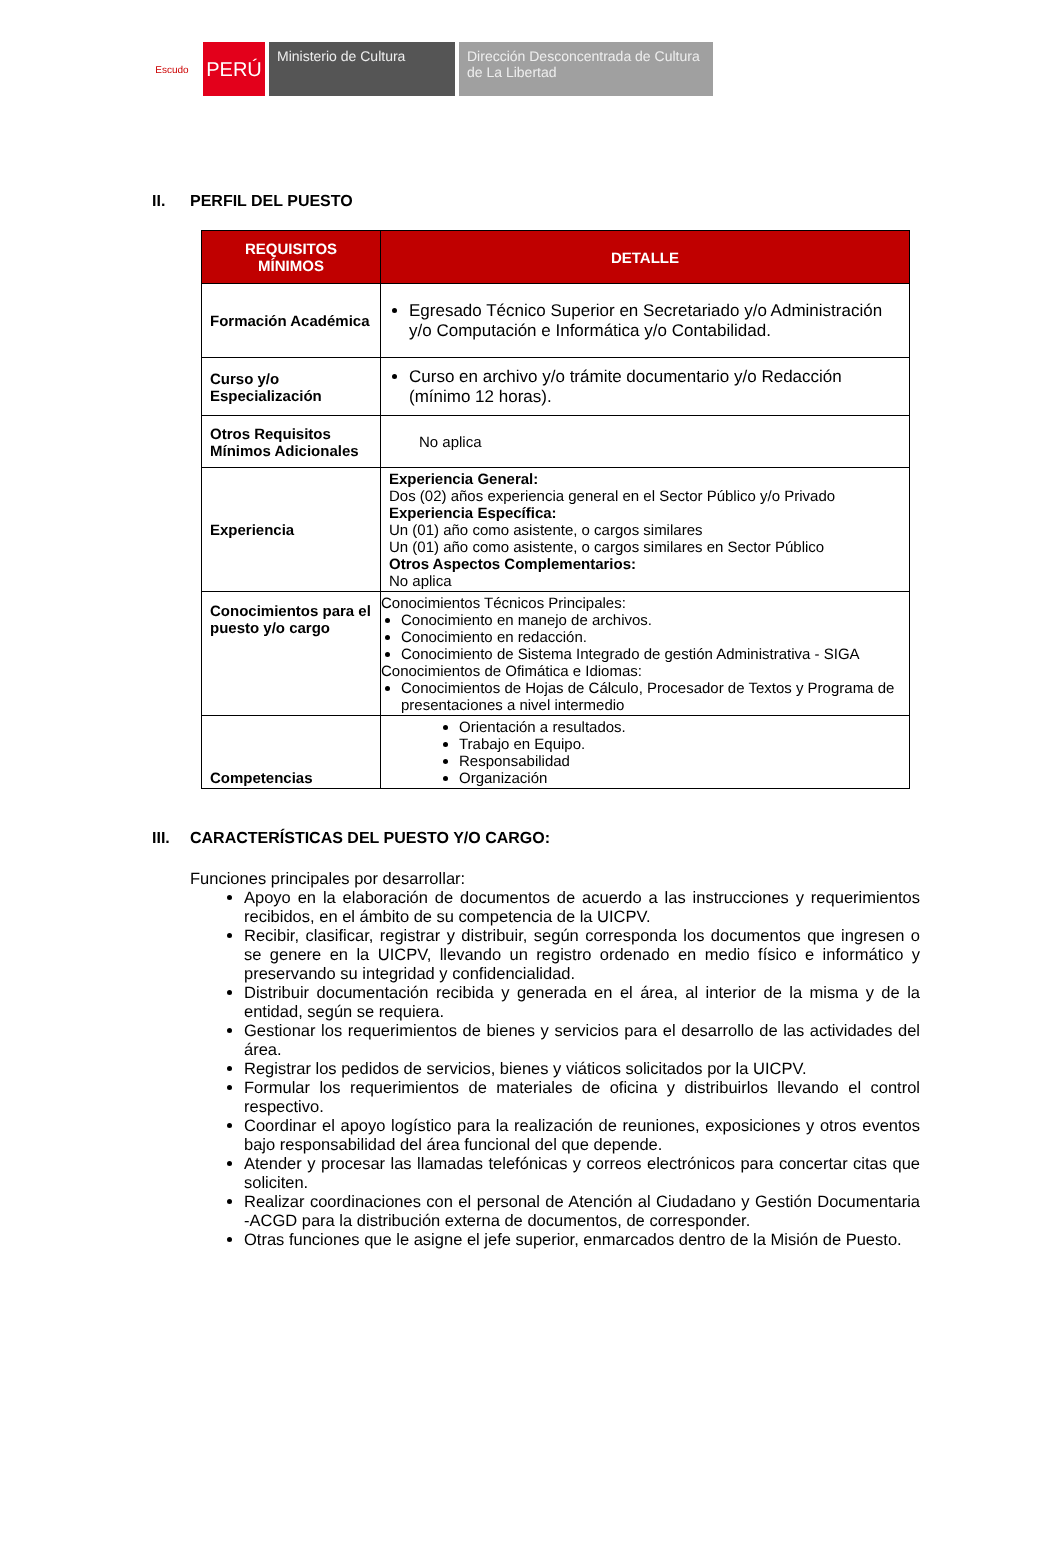Escudo
PERÚ
Ministerio de Cultura Dirección Desconcentrada de Cultura de La Libertad
II. PERFIL DEL PUESTO
| REQUISITOS MÍNIMOS | DETALLE |
| --- | --- |
| Formación Académica | Egresado Técnico Superior en Secretariado y/o Administración y/o Computación e Informática y/o Contabilidad. |
| Curso y/o Especialización | Curso en archivo y/o trámite documentario y/o Redacción (mínimo 12 horas). |
| Otros Requisitos Mínimos Adicionales | No aplica |
| Experiencia | Experiencia General: Dos (02) años experiencia general en el Sector Público y/o Privado Experiencia Específica: Un (01) año como asistente, o cargos similares Un (01) año como asistente, o cargos similares en Sector Público Otros Aspectos Complementarios: No aplica |
| Conocimientos para el puesto y/o cargo | Conocimientos Técnicos Principales: Conocimiento en manejo de archivos. Conocimiento en redacción. Conocimiento de Sistema Integrado de gestión Administrativa - SIGA Conocimientos de Ofimática e Idiomas: Conocimientos de Hojas de Cálculo, Procesador de Textos y Programa de presentaciones a nivel intermedio |
| Competencias | Orientación a resultados. Trabajo en Equipo. Responsabilidad Organización |
III. CARACTERÍSTICAS DEL PUESTO Y/O CARGO:
Funciones principales por desarrollar:
Apoyo en la elaboración de documentos de acuerdo a las instrucciones y requerimientos recibidos, en el ámbito de su competencia de la UICPV.
Recibir, clasificar, registrar y distribuir, según corresponda los documentos que ingresen o se genere en la UICPV, llevando un registro ordenado en medio físico e informático y preservando su integridad y confidencialidad.
Distribuir documentación recibida y generada en el área, al interior de la misma y de la entidad, según se requiera.
Gestionar los requerimientos de bienes y servicios para el desarrollo de las actividades del área.
Registrar los pedidos de servicios, bienes y viáticos solicitados por la UICPV.
Formular los requerimientos de materiales de oficina y distribuirlos llevando el control respectivo.
Coordinar el apoyo logístico para la realización de reuniones, exposiciones y otros eventos bajo responsabilidad del área funcional del que depende.
Atender y procesar las llamadas telefónicas y correos electrónicos para concertar citas que soliciten.
Realizar coordinaciones con el personal de Atención al Ciudadano y Gestión Documentaria -ACGD para la distribución externa de documentos, de corresponder.
Otras funciones que le asigne el jefe superior, enmarcados dentro de la Misión de Puesto.